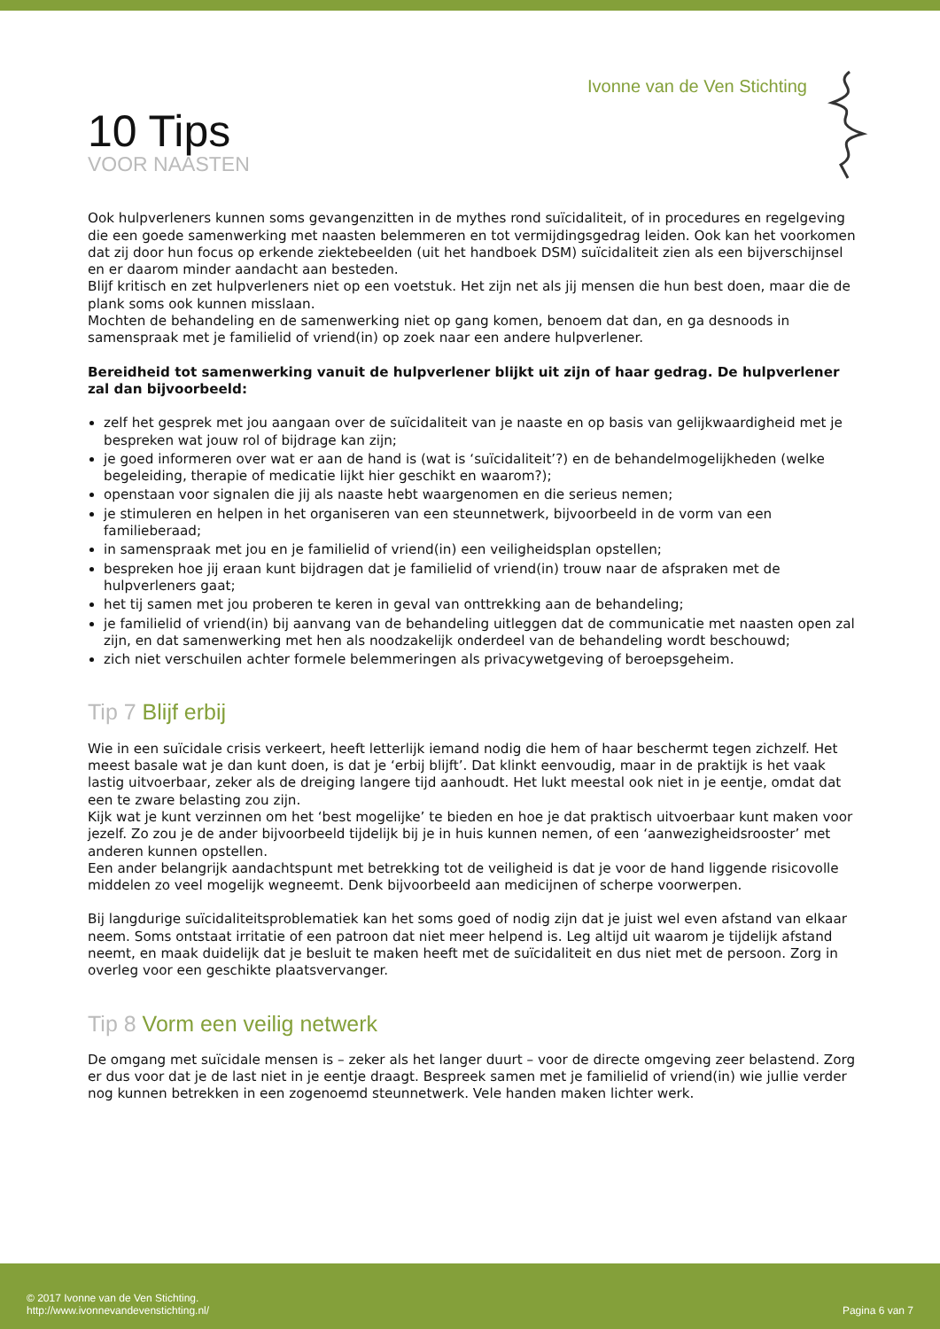Ivonne van de Ven Stichting
10 Tips
VOOR NAASTEN
Ook hulpverleners kunnen soms gevangenzitten in de mythes rond suïcidaliteit, of in procedures en regelgeving die een goede samenwerking met naasten belemmeren en tot vermijdingsgedrag leiden. Ook kan het voorkomen dat zij door hun focus op erkende ziektebeelden (uit het handboek DSM) suïcidaliteit zien als een bijverschijnsel en er daarom minder aandacht aan besteden.
Blijf kritisch en zet hulpverleners niet op een voetstuk. Het zijn net als jij mensen die hun best doen, maar die de plank soms ook kunnen misslaan.
Mochten de behandeling en de samenwerking niet op gang komen, benoem dat dan, en ga desnoods in samenspraak met je familielid of vriend(in) op zoek naar een andere hulpverlener.
Bereidheid tot samenwerking vanuit de hulpverlener blijkt uit zijn of haar gedrag. De hulpverlener zal dan bijvoorbeeld:
zelf het gesprek met jou aangaan over de suïcidaliteit van je naaste en op basis van gelijkwaardigheid met je bespreken wat jouw rol of bijdrage kan zijn;
je goed informeren over wat er aan de hand is (wat is ‘suïcidaliteit’?) en de behandelmogelijkheden (welke begeleiding, therapie of medicatie lijkt hier geschikt en waarom?);
openstaan voor signalen die jij als naaste hebt waargenomen en die serieus nemen;
je stimuleren en helpen in het organiseren van een steunnetwerk, bijvoorbeeld in de vorm van een familieberaad;
in samenspraak met jou en je familielid of vriend(in) een veiligheidsplan opstellen;
bespreken hoe jij eraan kunt bijdragen dat je familielid of vriend(in) trouw naar de afspraken met de hulpverleners gaat;
het tij samen met jou proberen te keren in geval van onttrekking aan de behandeling;
je familielid of vriend(in) bij aanvang van de behandeling uitleggen dat de communicatie met naasten open zal zijn, en dat samenwerking met hen als noodzakelijk onderdeel van de behandeling wordt beschouwd;
zich niet verschuilen achter formele belemmeringen als privacywetgeving of beroepsgeheim.
Tip 7 Blijf erbij
Wie in een suïcidale crisis verkeert, heeft letterlijk iemand nodig die hem of haar beschermt tegen zichzelf. Het meest basale wat je dan kunt doen, is dat je ‘erbij blijft’. Dat klinkt eenvoudig, maar in de praktijk is het vaak lastig uitvoerbaar, zeker als de dreiging langere tijd aanhoudt. Het lukt meestal ook niet in je eentje, omdat dat een te zware belasting zou zijn.
Kijk wat je kunt verzinnen om het ‘best mogelijke’ te bieden en hoe je dat praktisch uitvoerbaar kunt maken voor jezelf. Zo zou je de ander bijvoorbeeld tijdelijk bij je in huis kunnen nemen, of een ‘aanwezigheidsrooster’ met anderen kunnen opstellen.
Een ander belangrijk aandachtspunt met betrekking tot de veiligheid is dat je voor de hand liggende risicovolle middelen zo veel mogelijk wegneemt. Denk bijvoorbeeld aan medicijnen of scherpe voorwerpen.
Bij langdurige suïcidaliteitsproblematiek kan het soms goed of nodig zijn dat je juist wel even afstand van elkaar neem. Soms ontstaat irritatie of een patroon dat niet meer helpend is. Leg altijd uit waarom je tijdelijk afstand neemt, en maak duidelijk dat je besluit te maken heeft met de suïcidaliteit en dus niet met de persoon. Zorg in overleg voor een geschikte plaatsvervanger.
Tip 8 Vorm een veilig netwerk
De omgang met suïcidale mensen is – zeker als het langer duurt – voor de directe omgeving zeer belastend. Zorg er dus voor dat je de last niet in je eentje draagt. Bespreek samen met je familielid of vriend(in) wie jullie verder nog kunnen betrekken in een zogenoemd steunnetwerk. Vele handen maken lichter werk.
© 2017 Ivonne van de Ven Stichting.
http://www.ivonnevandevenstichting.nl/
Pagina 6 van 7